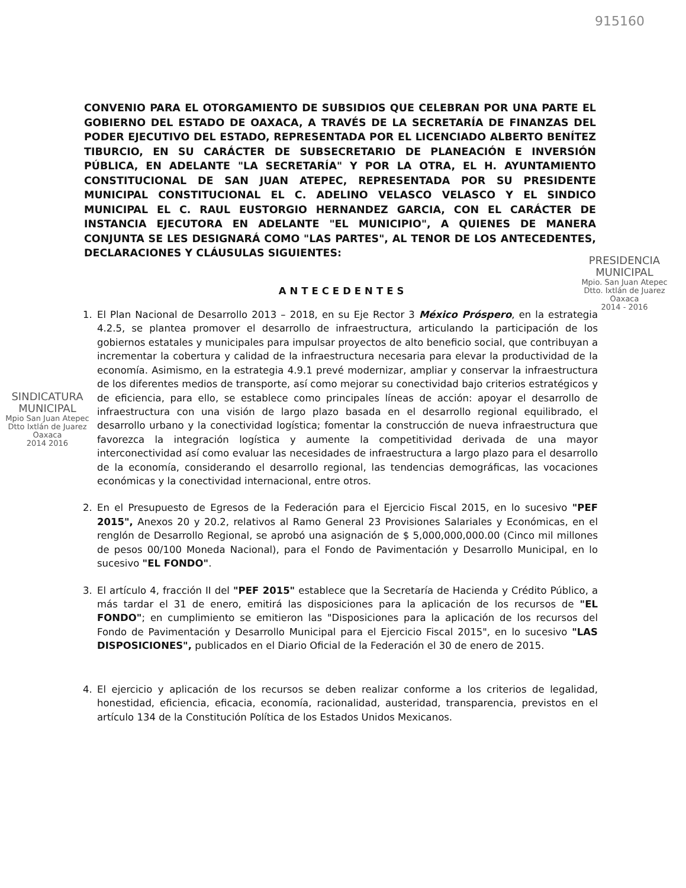915160
CONVENIO PARA EL OTORGAMIENTO DE SUBSIDIOS QUE CELEBRAN POR UNA PARTE EL GOBIERNO DEL ESTADO DE OAXACA, A TRAVÉS DE LA SECRETARÍA DE FINANZAS DEL PODER EJECUTIVO DEL ESTADO, REPRESENTADA POR EL LICENCIADO ALBERTO BENÍTEZ TIBURCIO, EN SU CARÁCTER DE SUBSECRETARIO DE PLANEACIÓN E INVERSIÓN PÚBLICA, EN ADELANTE "LA SECRETARÍA" Y POR LA OTRA, EL H. AYUNTAMIENTO CONSTITUCIONAL DE SAN JUAN ATEPEC, REPRESENTADA POR SU PRESIDENTE MUNICIPAL CONSTITUCIONAL EL C. ADELINO VELASCO VELASCO Y EL SINDICO MUNICIPAL EL C. RAUL EUSTORGIO HERNANDEZ GARCIA, CON EL CARÁCTER DE INSTANCIA EJECUTORA EN ADELANTE "EL MUNICIPIO", A QUIENES DE MANERA CONJUNTA SE LES DESIGNARÁ COMO "LAS PARTES", AL TENOR DE LOS ANTECEDENTES, DECLARACIONES Y CLÁUSULAS SIGUIENTES:
PRESIDENCIA
MUNICIPAL
Mpio. San Juan Atepec
Dtto. Ixtlán de Juarez
Oaxaca
2014 - 2016
ANTECEDENTES
SINDICATURA
MUNICIPAL
Mpio San Juan Atepec
Dtto Ixtlán de Juarez
Oaxaca
2014 2016
1. El Plan Nacional de Desarrollo 2013 – 2018, en su Eje Rector 3 México Próspero, en la estrategia 4.2.5, se plantea promover el desarrollo de infraestructura, articulando la participación de los gobiernos estatales y municipales para impulsar proyectos de alto beneficio social, que contribuyan a incrementar la cobertura y calidad de la infraestructura necesaria para elevar la productividad de la economía. Asimismo, en la estrategia 4.9.1 prevé modernizar, ampliar y conservar la infraestructura de los diferentes medios de transporte, así como mejorar su conectividad bajo criterios estratégicos y de eficiencia, para ello, se establece como principales líneas de acción: apoyar el desarrollo de infraestructura con una visión de largo plazo basada en el desarrollo regional equilibrado, el desarrollo urbano y la conectividad logística; fomentar la construcción de nueva infraestructura que favorezca la integración logística y aumente la competitividad derivada de una mayor interconectividad así como evaluar las necesidades de infraestructura a largo plazo para el desarrollo de la economía, considerando el desarrollo regional, las tendencias demográficas, las vocaciones económicas y la conectividad internacional, entre otros.
2. En el Presupuesto de Egresos de la Federación para el Ejercicio Fiscal 2015, en lo sucesivo "PEF 2015", Anexos 20 y 20.2, relativos al Ramo General 23 Provisiones Salariales y Económicas, en el renglón de Desarrollo Regional, se aprobó una asignación de $ 5,000,000,000.00 (Cinco mil millones de pesos 00/100 Moneda Nacional), para el Fondo de Pavimentación y Desarrollo Municipal, en lo sucesivo "EL FONDO".
3. El artículo 4, fracción II del "PEF 2015" establece que la Secretaría de Hacienda y Crédito Público, a más tardar el 31 de enero, emitirá las disposiciones para la aplicación de los recursos de "EL FONDO"; en cumplimiento se emitieron las "Disposiciones para la aplicación de los recursos del Fondo de Pavimentación y Desarrollo Municipal para el Ejercicio Fiscal 2015", en lo sucesivo "LAS DISPOSICIONES", publicados en el Diario Oficial de la Federación el 30 de enero de 2015.
4. El ejercicio y aplicación de los recursos se deben realizar conforme a los criterios de legalidad, honestidad, eficiencia, eficacia, economía, racionalidad, austeridad, transparencia, previstos en el artículo 134 de la Constitución Política de los Estados Unidos Mexicanos.